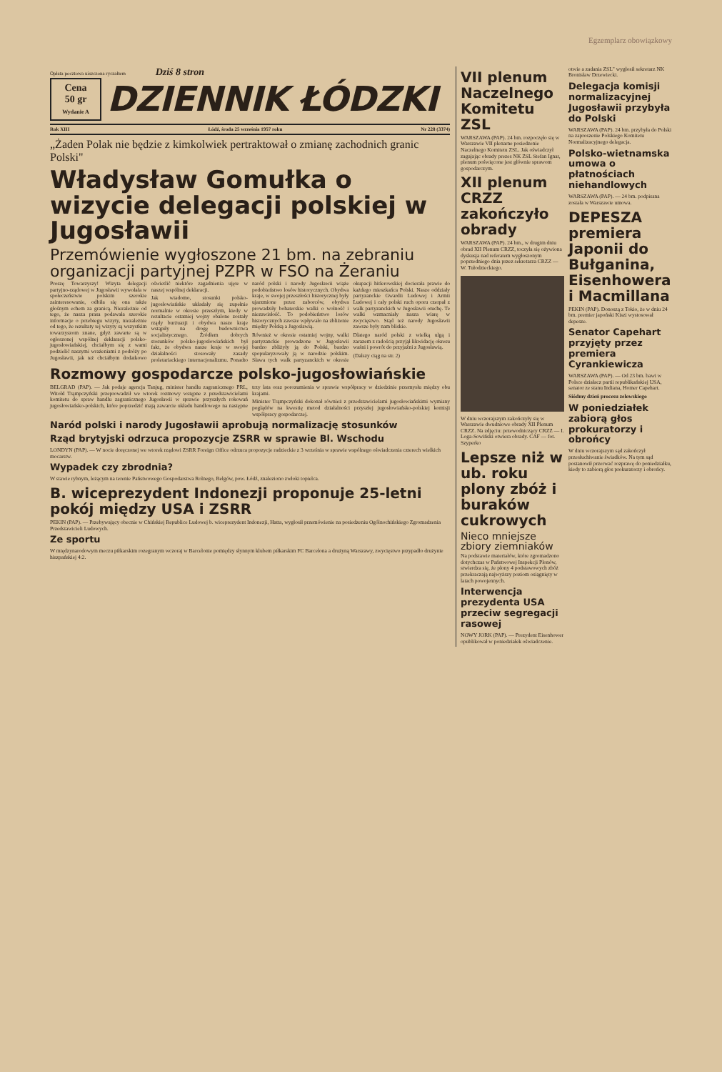Egzemplarz obowiązkowy
Opłata pocztowa uiszczona ryczałtem Dziś 8 stron
Cena
50 gr
Wydanie A
DZIENNIK ŁÓDZKI
Rok XIII Łódź, środa 25 września 1957 roku Nr 228 (3374)
„Żaden Polak nie będzie z kimkolwiek pertraktował o zmianę zachodnich granic Polski"
Władysław Gomułka o wizycie delegacji polskiej w Jugosławii
Przemówienie wygłoszone 21 bm. na zebraniu organizacji partyjnej PZPR w FSO na Żeraniu
Proszę Towarzyszy! Wizyta delegacji partyjno-rządowej w Jugosławii wywołała w społeczeństwie polskim szerokie zainteresowanie, odbiła się ona także głośnym echem za granicą. Niezależnie od tego, że nasza prasa podawała szerokie informacje o przebiegu wizyty, niezależnie od tego, że rezultaty tej wizyty są wszystkim towarzyszom znane, gdyż zawarte są w ogłoszonej wspólnej deklaracji polsko-jugosłowiańskiej, chciałbym się z wami podzielić naszymi wrażeniami z podróży po Jugosławii, jak też chciałbym dodatkowo oświetlić niektóre zagadnienia ujęte w naszej wspólnej deklaracji.
Jak wiadomo, stosunki polsko-jugosłowiańskie układały się zupełnie normalnie w okresie przeszłym, kiedy w rezultacie ostatniej wojny obalone zostały rządy burżuazji i obydwa nasze kraje wstąpiły na drogę budownictwa socjalistycznego. Źródłem dobrych stosunków polsko-jugosłowiańskich był fakt, że obydwa nasze kraje w swojej działalności stosowały zasady proletariackiego internacjonalizmu. Ponadto naród polski i narody Jugosławii wiąże podobieństwo losów historycznych. Obydwa kraje, w swojej przeszłości historycznej były ujarzmione przez zaborców, obydwa prowadziły bohaterskie walki o wolność i niezawisłość. To podobieństwo losów historycznych zawsze wpływało na zbliżenie między Polską a Jugosławią.
Również w okresie ostatniej wojny, walki partyzanckie prowadzone w Jugosławii bardzo zbliżyły ją do Polski, bardzo spopularyzowały ją w narodzie polskim. Sława tych walk partyzanckich w okresie okupacji hitlerowskiej docierała prawie do każdego mieszkańca Polski. Nasze oddziały partyzanckie Gwardii Ludowej i Armii Ludowej i cały polski ruch oporu czerpał z walk partyzanckich w Jugosławii otuchę. Te walki wzmacniały nasza wiarę w zwycięstwo. Stąd też narody Jugosławii zawsze były nam bliskie.
Dlatego naród polski z wielką ulgą i zarazem z radością przyjął likwidację okresu waśni i powrót do przyjaźni z Jugosławią.
(Dalszy ciąg na str. 2)
Rozmowy gospodarcze polsko-jugosłowiańskie
BELGRAD (PAP). — Jak podaje agencja Tanjug, minister handlu zagranicznego PRL, Witold Trąmpczyński przeprowadził we wtorek rozmowy wstępne z przedstawicielami komitetu do spraw handlu zagranicznego Jugosławii w sprawie przyszłych rokowań jugosłowiańsko-polskich, które poprzedzić mają zawarcie układu handlowego na następne trzy lata oraz porozumienia w sprawie współpracy w dziedzinie przemysłu między obu krajami.
Minister Trąmpczyński dokonał również z przedstawicielami jugosłowiańskimi wymiany poglądów na kwestię metod działalności przyszłej jugosłowiańsko-polskiej komisji współpracy gospodarczej.
Naród polski i narody Jugosławii aprobują normalizację stosunków
Rząd brytyjski odrzuca propozycje ZSRR w sprawie Bl. Wschodu
LONDYN (PAP). — W nocie doręczonej we wtorek rządowi ZSRR Foreign Office odrzuca propozycje radzieckie z 3 września w sprawie wspólnego oświadczenia czterech wielkich mocarstw.
Wypadek czy zbrodnia?
W stawie rybnym, leżącym na terenie Państwowego Gospodarstwa Rolnego, Belgów, pow. Łódź, znaleziono zwłoki topielca.
B. wiceprezydent Indonezji proponuje 25-letni pokój między USA i ZSRR
PEKIN (PAP). — Przebywający obecnie w Chińskiej Republice Ludowej b. wiceprezydent Indonezji, Hatta, wygłosił przemówienie na posiedzeniu Ogólnochińskiego Zgromadzenia Przedstawicieli Ludowych.
Ze sportu
W międzynarodowym meczu piłkarskim rozegranym wczoraj w Barcelonie pomiędzy słynnym klubem piłkarskim FC Barcelona a drużyną Warszawy, zwycięstwo przypadło drużynie hiszpańskiej 4:2.
VII plenum Naczelnego Komitetu ZSL
WARSZAWA (PAP). 24 bm. rozpoczęło się w Warszawie VII plenarne posiedzenie Naczelnego Komitetu ZSL. Jak oświadczył zagajając obrady prezes NK ZSL Stefan Ignar, plenum poświęcone jest głównie sprawom gospodarczym.
XII plenum CRZZ zakończyło obrady
WARSZAWA (PAP). 24 bm., w drugim dniu obrad XII Plenum CRZZ, toczyła się ożywiona dyskusja nad referatem wygłoszonym poprzedniego dnia przez sekretarza CRZZ — W. Tułodzieckiego.
W dniu wczorajszym zakończyły się w Warszawie dwudniowe obrady XII Plenum CRZZ. Na zdjęciu: przewodniczący CRZZ — I. Loga-Sowiński otwiera obrady. CAF — fot. Szyperko
Lepsze niż w ub. roku plony zbóż i buraków cukrowych
Nieco mniejsze zbiory ziemniaków
Na podstawie materiałów, które zgromadzono dotychczas w Państwowej Inspekcji Plonów, stwierdza się, że plony 4 podstawowych zbóż przekraczają najwyższy poziom osiągnięty w latach powojennych.
Interwencja prezydenta USA przeciw segregacji rasowej
NOWY JORK (PAP). — Prezydent Eisenhower opublikował w poniedziałek oświadczenie.
otwie a zadania ZSL" wygłosił sekretarz NK Bronisław Drzewiecki.
Delegacja komisji normalizacyjnej Jugosławii przybyła do Polski
WARSZAWA (PAP). 24 bm. przybyła do Polski na zaproszenie Polskiego Komitetu Normalizacyjnego delegacja.
Polsko-wietnamska umowa o płatnościach niehandlowych
WARSZAWA (PAP). — 24 bm. podpisana została w Warszawie umowa.
DEPESZA premiera Japonii do Bułganina, Eisenhowera i Macmillana
PEKIN (PAP). Donoszą z Tokio, że w dniu 24 bm. premier japoński Kiszi wystosował depesze.
Senator Capehart przyjęty przez premiera Cyrankiewicza
WARSZAWA (PAP). — Od 23 bm. bawi w Polsce działacz partii republikańskiej USA, senator ze stanu Indiana, Homer Capehart.
Siódmy dzień procesu zelowskiego
W poniedziałek zabiorą głos prokuratorzy i obrońcy
W dniu wczorajszym sąd zakończył przesłuchiwanie świadków. Na tym sąd postanowił przerwać rozprawę do poniedziałku, kiedy to zabiorą głos prokuratorzy i obrońcy.